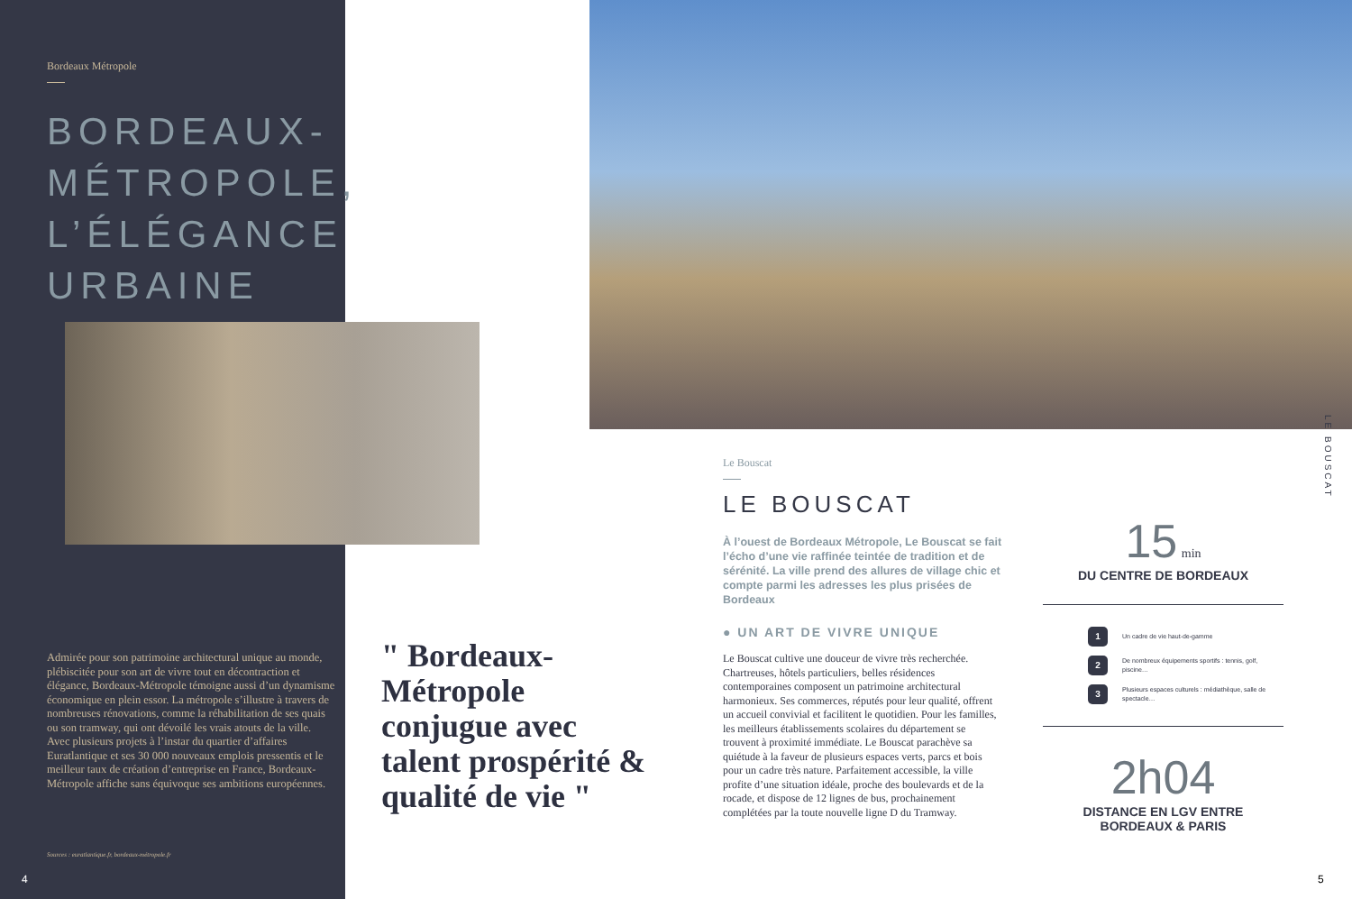Bordeaux Métropole
BORDEAUX-
MÉTROPOLE,
L’ÉLÉGANCE URBAINE
Admirée pour son patrimoine architectural unique au monde, plébiscitée pour son art de vivre tout en décontraction et élégance, Bordeaux-Métropole témoigne aussi d’un dynamisme économique en plein essor. La métropole s’illustre à travers de nombreuses rénovations, comme la réhabilitation de ses quais ou son tramway, qui ont dévoilé les vrais atouts de la ville. Avec plusieurs projets à l’instar du quartier d’affaires Euratlantique et ses 30 000 nouveaux emplois pressentis et le meilleur taux de création d’entreprise en France, Bordeaux-Métropole affiche sans équivoque ses ambitions européennes.
Sources : euratlantique.fr, bordeaux-métropole.fr
4
" Bordeaux-Métropole conjugue avec talent prospérité & qualité de vie "
LE BOUSCAT
Le Bouscat
LE BOUSCAT
À l’ouest de Bordeaux Métropole, Le Bouscat se fait l’écho d’une vie raffinée teintée de tradition et de sérénité. La ville prend des allures de village chic et compte parmi les adresses les plus prisées de Bordeaux
● UN ART DE VIVRE UNIQUE
Le Bouscat cultive une douceur de vivre très recherchée. Chartreuses, hôtels particuliers, belles résidences contemporaines composent un patrimoine architectural harmonieux. Ses commerces, réputés pour leur qualité, offrent un accueil convivial et facilitent le quotidien. Pour les familles, les meilleurs établissements scolaires du département se trouvent à proximité immédiate. Le Bouscat parachève sa quiétude à la faveur de plusieurs espaces verts, parcs et bois pour un cadre très nature. Parfaitement accessible, la ville profite d’une situation idéale, proche des boulevards et de la rocade, et dispose de 12 lignes de bus, prochainement complétées par la toute nouvelle ligne D du Tramway.
15 min
DU CENTRE DE BORDEAUX
1 Un cadre de vie haut-de-gamme
2 De nombreux équipements sportifs : tennis, golf, piscine…
3 Plusieurs espaces culturels : médiathèque, salle de spectacle…
2h04
DISTANCE EN LGV ENTRE
BORDEAUX & PARIS
5